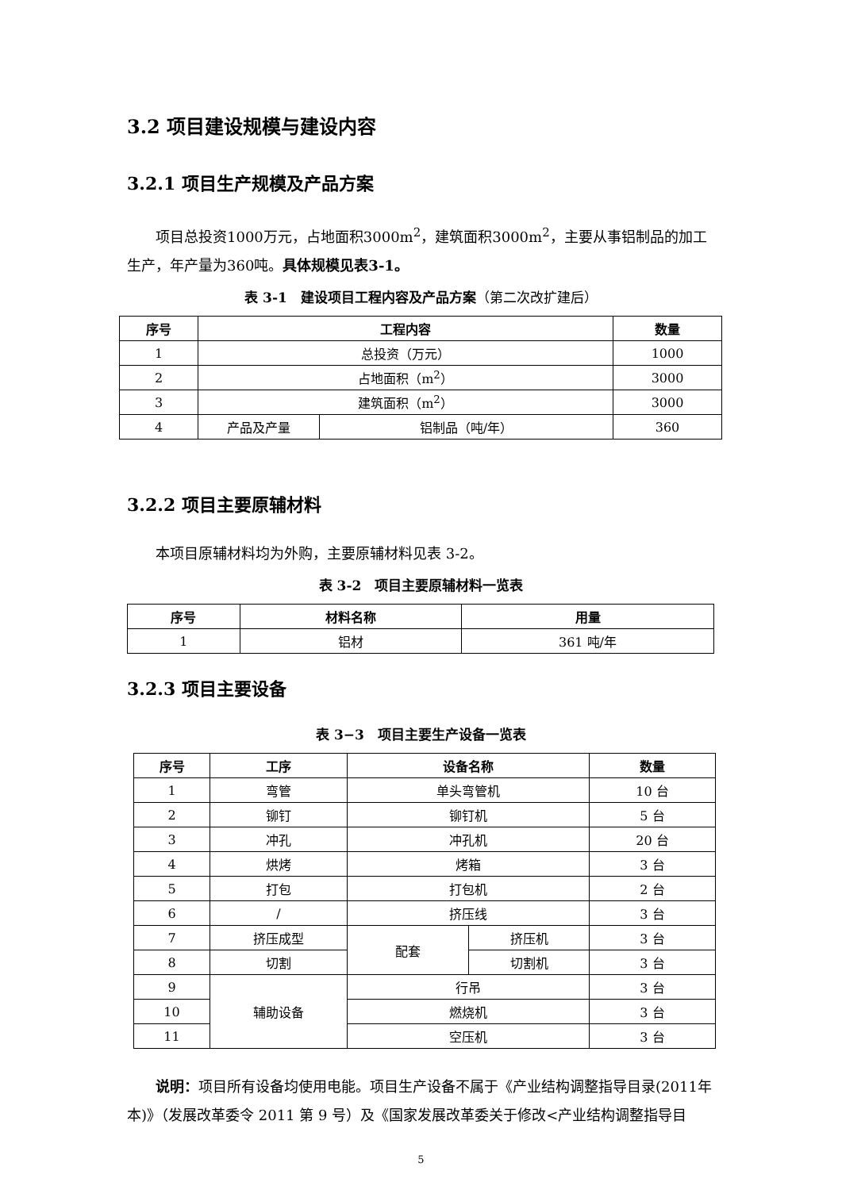3.2 项目建设规模与建设内容
3.2.1 项目生产规模及产品方案
项目总投资1000万元，占地面积3000m<sup>2</sup>，建筑面积3000m<sup>2</sup>，主要从事铝制品的加工生产，年产量为360吨。具体规模见表3-1。
表 3-1　建设项目工程内容及产品方案（第二次改扩建后）
| 序号 | 工程内容 | | 数量 |
| --- | --- | --- | --- |
| 1 | 总投资（万元） | | 1000 |
| 2 | 占地面积（m<sup>2</sup>） | | 3000 |
| 3 | 建筑面积（m<sup>2</sup>） | | 3000 |
| 4 | 产品及产量 | 铝制品（吨/年） | 360 |
3.2.2 项目主要原辅材料
本项目原辅材料均为外购，主要原辅材料见表 3-2。
表 3-2　项目主要原辅材料一览表
| 序号 | 材料名称 | 用量 |
| --- | --- | --- |
| 1 | 铝材 | 361 吨/年 |
3.2.3 项目主要设备
表 3−3　项目主要生产设备一览表
| 序号 | 工序 | 设备名称 | | 数量 |
| --- | --- | --- | --- | --- |
| 1 | 弯管 | 单头弯管机 | | 10 台 |
| 2 | 铆钉 | 铆钉机 | | 5 台 |
| 3 | 冲孔 | 冲孔机 | | 20 台 |
| 4 | 烘烤 | 烤箱 | | 3 台 |
| 5 | 打包 | 打包机 | | 2 台 |
| 6 | / | 挤压线 | | 3 台 |
| 7 | 挤压成型 | 配套 | 挤压机 | 3 台 |
| 8 | 切割 | | 切割机 | 3 台 |
| 9 | 辅助设备 | 行吊 | | 3 台 |
| 10 | | 燃烧机 | | 3 台 |
| 11 | | 空压机 | | 3 台 |
说明：项目所有设备均使用电能。项目生产设备不属于《产业结构调整指导目录(2011年本)》（发展改革委令 2011 第 9 号）及《国家发展改革委关于修改<产业结构调整指导目
5